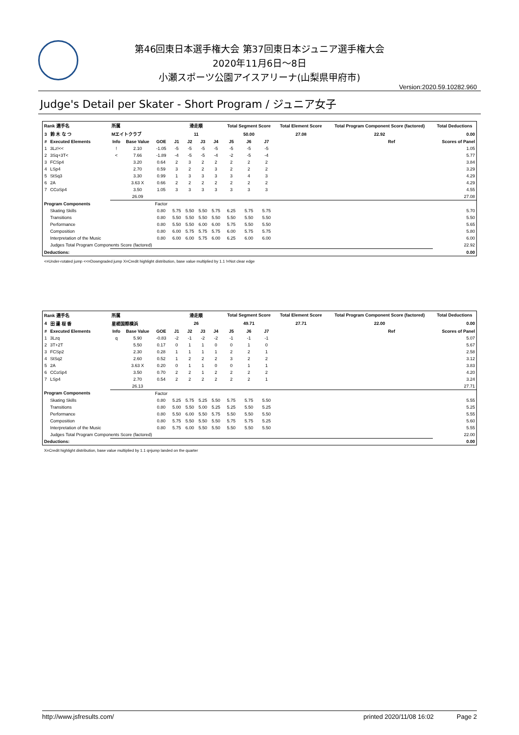第46回東日本選手権大会 第37回東日本ジュニア選手権大会
2020年11月6日～8日
小瀬スポーツ公園アイスアリーナ(山梨県甲府市)
Version:2020.59.10282.960
Judge's Detail per Skater - Short Program / ジュニア女子
| Rank 選手名 | | 所属 | | | 滑走順 | | | | Total Segment Score | | | Total Element Score | Total Program Component Score (factored) | | Total Deductions |
| --- | --- | --- | --- | --- | --- | --- | --- | --- | --- | --- | --- | --- | --- | --- | --- |
| 3 | 鈴 木 な つ | Mエイトクラブ | | | 11 | | | | 50.00 | | | 27.08 | 22.92 | | 0.00 |
| # | Executed Elements | Info | Base Value | GOE | J1 | J2 | J3 | J4 | J5 | J6 | J7 | | | Ref | Scores of Panel |
| 1 | 3Lz!<< | ! | 2.10 | -1.05 | -5 | -5 | -5 | -5 | -5 | -5 | -5 | | | | 1.05 |
| 2 | 3Sq+3T< | < | 7.66 | -1.89 | -4 | -5 | -5 | -4 | -2 | -5 | -4 | | | | 5.77 |
| 3 | FCSp4 | | 3.20 | 0.64 | 2 | 3 | 2 | 2 | 2 | 2 | 2 | | | | 3.84 |
| 4 | LSp4 | | 2.70 | 0.59 | 3 | 2 | 2 | 3 | 2 | 2 | 2 | | | | 3.29 |
| 5 | StSq3 | | 3.30 | 0.99 | 1 | 3 | 3 | 3 | 3 | 4 | 3 | | | | 4.29 |
| 6 | 2A | | 3.63 X | 0.66 | 2 | 2 | 2 | 2 | 2 | 2 | 2 | | | | 4.29 |
| 7 | CCoSp4 | | 3.50 | 1.05 | 3 | 3 | 3 | 3 | 3 | 3 | 3 | | | | 4.55 |
| | | | 26.09 | | | | | | | | | | | | 27.08 |
| Program Components | | | | Factor | | | | | | | | | | | |
| | Skating Skills | | | 0.80 | 5.75 | 5.50 | 5.50 | 5.75 | 6.25 | 5.75 | 5.75 | | | | 5.70 |
| | Transitions | | | 0.80 | 5.50 | 5.50 | 5.50 | 5.50 | 5.50 | 5.50 | 5.50 | | | | 5.50 |
| | Performance | | | 0.80 | 5.50 | 5.50 | 6.00 | 6.00 | 5.75 | 5.50 | 5.50 | | | | 5.65 |
| | Composition | | | 0.80 | 6.00 | 5.75 | 5.75 | 5.75 | 6.00 | 5.75 | 5.75 | | | | 5.80 |
| | Interpretation of the Music | | | 0.80 | 6.00 | 6.00 | 5.75 | 6.00 | 6.25 | 6.00 | 6.00 | | | | 6.00 |
| | Judges Total Program Components Score (factored) | | | | | | | | | | | | | | 22.92 |
| Deductions: | | | | | | | | | | | | | | | 0.00 |
<=Under-rotated jump <<=Downgraded jump X=Credit highlight distribution, base value multiplied by 1.1 !=Not clear edge
| Rank 選手名 | | 所属 | | | 滑走順 | | | | Total Segment Score | | | Total Element Score | Total Program Component Score (factored) | | Total Deductions |
| --- | --- | --- | --- | --- | --- | --- | --- | --- | --- | --- | --- | --- | --- | --- | --- |
| 4 | 田 邉 桜 香 | 星槎国際横浜 | | | 26 | | | | 49.71 | | | 27.71 | 22.00 | | 0.00 |
| # | Executed Elements | Info | Base Value | GOE | J1 | J2 | J3 | J4 | J5 | J6 | J7 | | | Ref | Scores of Panel |
| 1 | 3Lzq | q | 5.90 | -0.83 | -2 | -1 | -2 | -2 | -1 | -1 | -1 | | | | 5.07 |
| 2 | 3T+2T | | 5.50 | 0.17 | 0 | 1 | 1 | 0 | 0 | 1 | 0 | | | | 5.67 |
| 3 | FCSp2 | | 2.30 | 0.28 | 1 | 1 | 1 | 1 | 2 | 2 | 1 | | | | 2.58 |
| 4 | StSq2 | | 2.60 | 0.52 | 1 | 2 | 2 | 2 | 3 | 2 | 2 | | | | 3.12 |
| 5 | 2A | | 3.63 X | 0.20 | 0 | 1 | 1 | 0 | 0 | 1 | 1 | | | | 3.83 |
| 6 | CCoSp4 | | 3.50 | 0.70 | 2 | 2 | 1 | 2 | 2 | 2 | 2 | | | | 4.20 |
| 7 | LSp4 | | 2.70 | 0.54 | 2 | 2 | 2 | 2 | 2 | 2 | 1 | | | | 3.24 |
| | | | 26.13 | | | | | | | | | | | | 27.71 |
| Program Components | | | | Factor | | | | | | | | | | | |
| | Skating Skills | | | 0.80 | 5.25 | 5.75 | 5.25 | 5.50 | 5.75 | 5.75 | 5.50 | | | | 5.55 |
| | Transitions | | | 0.80 | 5.00 | 5.50 | 5.00 | 5.25 | 5.25 | 5.50 | 5.25 | | | | 5.25 |
| | Performance | | | 0.80 | 5.50 | 6.00 | 5.50 | 5.75 | 5.50 | 5.50 | 5.50 | | | | 5.55 |
| | Composition | | | 0.80 | 5.75 | 5.50 | 5.50 | 5.50 | 5.75 | 5.75 | 5.25 | | | | 5.60 |
| | Interpretation of the Music | | | 0.80 | 5.75 | 6.00 | 5.50 | 5.50 | 5.50 | 5.50 | 5.50 | | | | 5.55 |
| | Judges Total Program Components Score (factored) | | | | | | | | | | | | | | 22.00 |
| Deductions: | | | | | | | | | | | | | | | 0.00 |
X=Credit highlight distribution, base value multiplied by 1.1 q=jump landed on the quarter
http://www.jsfresults.com/ printed 2020/11/08 16:02 Page 2